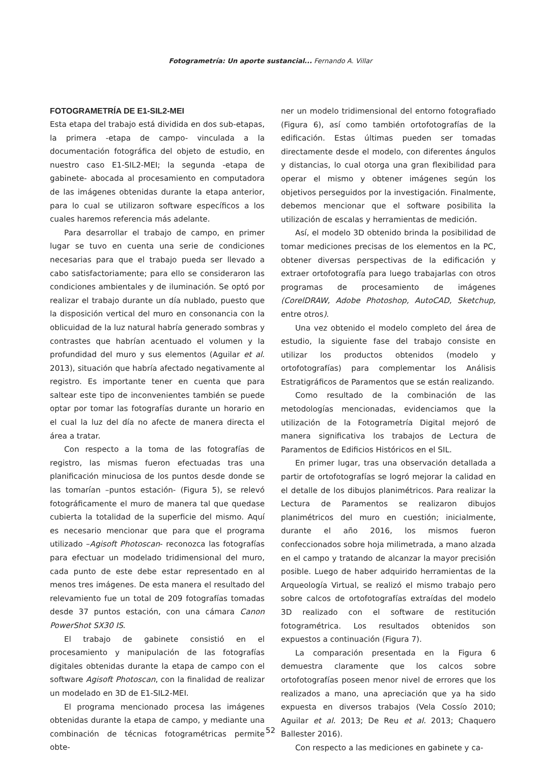Fotogrametría: Un aporte sustancial... Fernando A. Villar
FOTOGRAMETRÍA DE E1-SIL2-MEI
Esta etapa del trabajo está dividida en dos sub-etapas, la primera -etapa de campo- vinculada a la documentación fotográfica del objeto de estudio, en nuestro caso E1-SIL2-MEI; la segunda -etapa de gabinete- abocada al procesamiento en computadora de las imágenes obtenidas durante la etapa anterior, para lo cual se utilizaron software específicos a los cuales haremos referencia más adelante.
Para desarrollar el trabajo de campo, en primer lugar se tuvo en cuenta una serie de condiciones necesarias para que el trabajo pueda ser llevado a cabo satisfactoriamente; para ello se consideraron las condiciones ambientales y de iluminación. Se optó por realizar el trabajo durante un día nublado, puesto que la disposición vertical del muro en consonancia con la oblicuidad de la luz natural habría generado sombras y contrastes que habrían acentuado el volumen y la profundidad del muro y sus elementos (Aguilar et al. 2013), situación que habría afectado negativamente al registro. Es importante tener en cuenta que para saltear este tipo de inconvenientes también se puede optar por tomar las fotografías durante un horario en el cual la luz del día no afecte de manera directa el área a tratar.
Con respecto a la toma de las fotografías de registro, las mismas fueron efectuadas tras una planificación minuciosa de los puntos desde donde se las tomarían –puntos estación- (Figura 5), se relevó fotográficamente el muro de manera tal que quedase cubierta la totalidad de la superficie del mismo. Aquí es necesario mencionar que para que el programa utilizado –Agisoft Photoscan- reconozca las fotografías para efectuar un modelado tridimensional del muro, cada punto de este debe estar representado en al menos tres imágenes. De esta manera el resultado del relevamiento fue un total de 209 fotografías tomadas desde 37 puntos estación, con una cámara Canon PowerShot SX30 IS.
El trabajo de gabinete consistió en el procesamiento y manipulación de las fotografías digitales obtenidas durante la etapa de campo con el software Agisoft Photoscan, con la finalidad de realizar un modelado en 3D de E1-SIL2-MEI.
El programa mencionado procesa las imágenes obtenidas durante la etapa de campo, y mediante una combinación de técnicas fotogramétricas permite obte-
ner un modelo tridimensional del entorno fotografiado (Figura 6), así como también ortofotografías de la edificación. Estas últimas pueden ser tomadas directamente desde el modelo, con diferentes ángulos y distancias, lo cual otorga una gran flexibilidad para operar el mismo y obtener imágenes según los objetivos perseguidos por la investigación. Finalmente, debemos mencionar que el software posibilita la utilización de escalas y herramientas de medición.
Así, el modelo 3D obtenido brinda la posibilidad de tomar mediciones precisas de los elementos en la PC, obtener diversas perspectivas de la edificación y extraer ortofotografía para luego trabajarlas con otros programas de procesamiento de imágenes (CorelDRAW, Adobe Photoshop, AutoCAD, Sketchup, entre otros).
Una vez obtenido el modelo completo del área de estudio, la siguiente fase del trabajo consiste en utilizar los productos obtenidos (modelo y ortofotografías) para complementar los Análisis Estratigráficos de Paramentos que se están realizando.
Como resultado de la combinación de las metodologías mencionadas, evidenciamos que la utilización de la Fotogrametría Digital mejoró de manera significativa los trabajos de Lectura de Paramentos de Edificios Históricos en el SIL.
En primer lugar, tras una observación detallada a partir de ortofotografías se logró mejorar la calidad en el detalle de los dibujos planimétricos. Para realizar la Lectura de Paramentos se realizaron dibujos planimétricos del muro en cuestión; inicialmente, durante el año 2016, los mismos fueron confeccionados sobre hoja milimetrada, a mano alzada en el campo y tratando de alcanzar la mayor precisión posible. Luego de haber adquirido herramientas de la Arqueología Virtual, se realizó el mismo trabajo pero sobre calcos de ortofotografías extraídas del modelo 3D realizado con el software de restitución fotogramétrica. Los resultados obtenidos son expuestos a continuación (Figura 7).
La comparación presentada en la Figura 6 demuestra claramente que los calcos sobre ortofotografías poseen menor nivel de errores que los realizados a mano, una apreciación que ya ha sido expuesta en diversos trabajos (Vela Cossío 2010; Aguilar et al. 2013; De Reu et al. 2013; Chaquero Ballester 2016).
Con respecto a las mediciones en gabinete y ca-
52